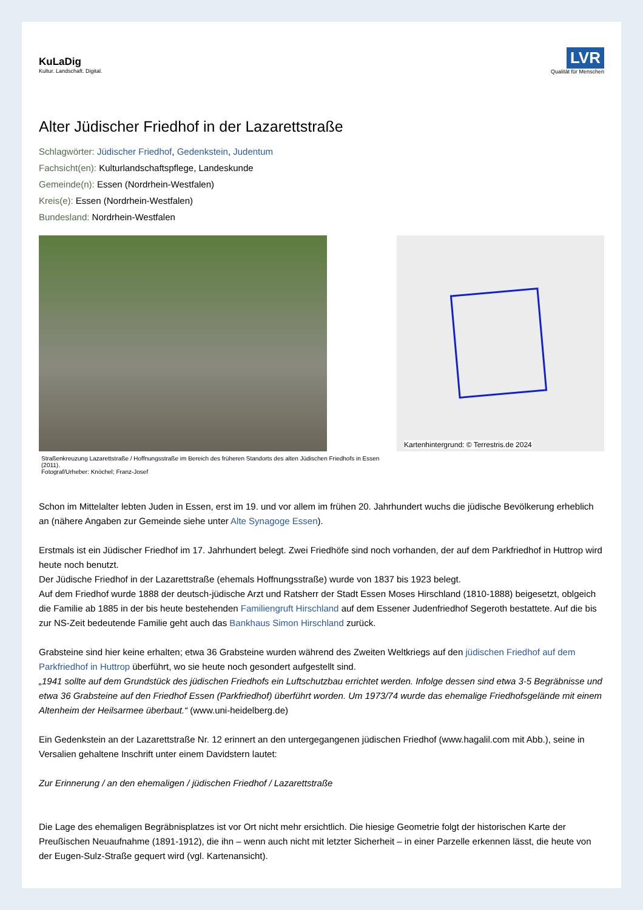KuLaDig
Kultur. Landschaft. Digital.
LVR
Qualität für Menschen
Alter Jüdischer Friedhof in der Lazarettstraße
Schlagwörter: Jüdischer Friedhof, Gedenkstein, Judentum
Fachsicht(en): Kulturlandschaftspflege, Landeskunde
Gemeinde(n): Essen (Nordrhein-Westfalen)
Kreis(e): Essen (Nordrhein-Westfalen)
Bundesland: Nordrhein-Westfalen
Straßenkreuzung Lazarettstraße / Hoffnungsstraße im Bereich des früheren Standorts des alten Jüdischen Friedhofs in Essen (2011).
Fotograf/Urheber: Knöchel; Franz-Josef
Kartenhintergrund: © Terrestris.de 2024
Schon im Mittelalter lebten Juden in Essen, erst im 19. und vor allem im frühen 20. Jahrhundert wuchs die jüdische Bevölkerung erheblich an (nähere Angaben zur Gemeinde siehe unter Alte Synagoge Essen).
Erstmals ist ein Jüdischer Friedhof im 17. Jahrhundert belegt. Zwei Friedhöfe sind noch vorhanden, der auf dem Parkfriedhof in Huttrop wird heute noch benutzt.
Der Jüdische Friedhof in der Lazarettstraße (ehemals Hoffnungsstraße) wurde von 1837 bis 1923 belegt.
Auf dem Friedhof wurde 1888 der deutsch-jüdische Arzt und Ratsherr der Stadt Essen Moses Hirschland (1810-1888) beigesetzt, oblgeich die Familie ab 1885 in der bis heute bestehenden Familiengruft Hirschland auf dem Essener Judenfriedhof Segeroth bestattete. Auf die bis zur NS-Zeit bedeutende Familie geht auch das Bankhaus Simon Hirschland zurück.
Grabsteine sind hier keine erhalten; etwa 36 Grabsteine wurden während des Zweiten Weltkriegs auf den jüdischen Friedhof auf dem Parkfriedhof in Huttrop überführt, wo sie heute noch gesondert aufgestellt sind.
„1941 sollte auf dem Grundstück des jüdischen Friedhofs ein Luftschutzbau errichtet werden. Infolge dessen sind etwa 3-5 Begräbnisse und etwa 36 Grabsteine auf den Friedhof Essen (Parkfriedhof) überführt worden. Um 1973/74 wurde das ehemalige Friedhofsgelände mit einem Altenheim der Heilsarmee überbaut.“ (www.uni-heidelberg.de)
Ein Gedenkstein an der Lazarettstraße Nr. 12 erinnert an den untergegangenen jüdischen Friedhof (www.hagalil.com mit Abb.), seine in Versalien gehaltene Inschrift unter einem Davidstern lautet:
Zur Erinnerung / an den ehemaligen / jüdischen Friedhof / Lazarettstraße
Die Lage des ehemaligen Begräbnisplatzes ist vor Ort nicht mehr ersichtlich. Die hiesige Geometrie folgt der historischen Karte der Preußischen Neuaufnahme (1891-1912), die ihn – wenn auch nicht mit letzter Sicherheit – in einer Parzelle erkennen lässt, die heute von der Eugen-Sulz-Straße gequert wird (vgl. Kartenansicht).